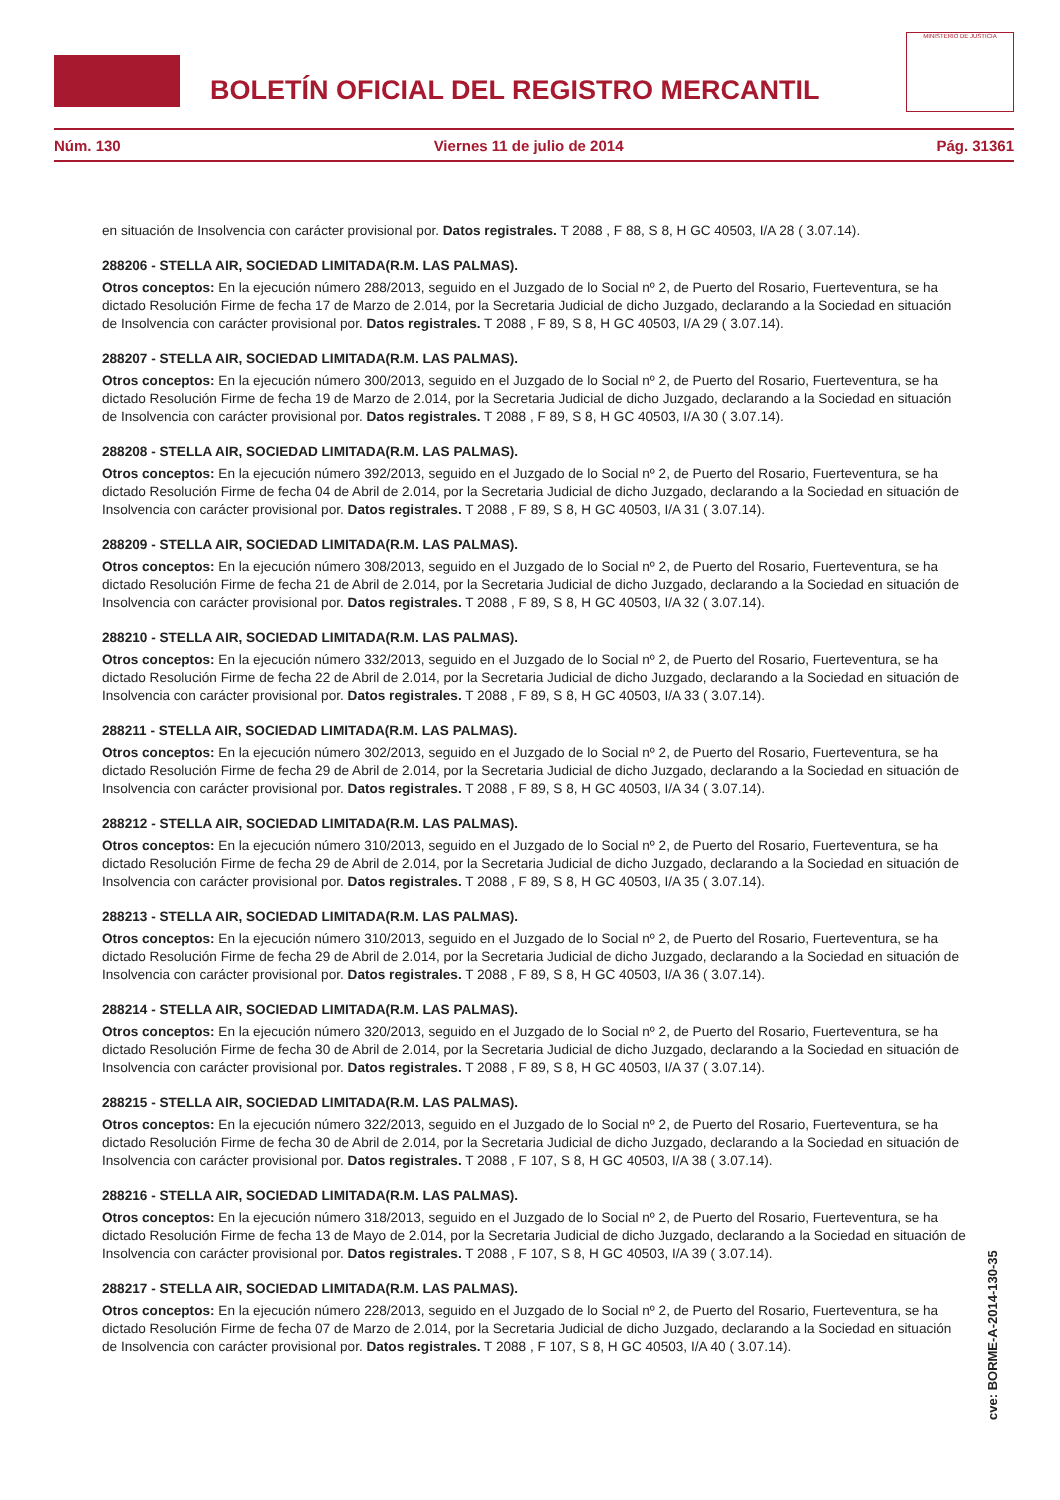BOLETÍN OFICIAL DEL REGISTRO MERCANTIL
MINISTERIO DE JUSTICIA
Núm. 130 Viernes 11 de julio de 2014 Pág. 31361
en situación de Insolvencia con carácter provisional por. Datos registrales. T 2088 , F 88, S 8, H GC 40503, I/A 28 ( 3.07.14).
288206 - STELLA AIR, SOCIEDAD LIMITADA(R.M. LAS PALMAS).
Otros conceptos: En la ejecución número 288/2013, seguido en el Juzgado de lo Social nº 2, de Puerto del Rosario, Fuerteventura, se ha dictado Resolución Firme de fecha 17 de Marzo de 2.014, por la Secretaria Judicial de dicho Juzgado, declarando a la Sociedad en situación de Insolvencia con carácter provisional por. Datos registrales. T 2088 , F 89, S 8, H GC 40503, I/A 29 ( 3.07.14).
288207 - STELLA AIR, SOCIEDAD LIMITADA(R.M. LAS PALMAS).
Otros conceptos: En la ejecución número 300/2013, seguido en el Juzgado de lo Social nº 2, de Puerto del Rosario, Fuerteventura, se ha dictado Resolución Firme de fecha 19 de Marzo de 2.014, por la Secretaria Judicial de dicho Juzgado, declarando a la Sociedad en situación de Insolvencia con carácter provisional por. Datos registrales. T 2088 , F 89, S 8, H GC 40503, I/A 30 ( 3.07.14).
288208 - STELLA AIR, SOCIEDAD LIMITADA(R.M. LAS PALMAS).
Otros conceptos: En la ejecución número 392/2013, seguido en el Juzgado de lo Social nº 2, de Puerto del Rosario, Fuerteventura, se ha dictado Resolución Firme de fecha 04 de Abril de 2.014, por la Secretaria Judicial de dicho Juzgado, declarando a la Sociedad en situación de Insolvencia con carácter provisional por. Datos registrales. T 2088 , F 89, S 8, H GC 40503, I/A 31 ( 3.07.14).
288209 - STELLA AIR, SOCIEDAD LIMITADA(R.M. LAS PALMAS).
Otros conceptos: En la ejecución número 308/2013, seguido en el Juzgado de lo Social nº 2, de Puerto del Rosario, Fuerteventura, se ha dictado Resolución Firme de fecha 21 de Abril de 2.014, por la Secretaria Judicial de dicho Juzgado, declarando a la Sociedad en situación de Insolvencia con carácter provisional por. Datos registrales. T 2088 , F 89, S 8, H GC 40503, I/A 32 ( 3.07.14).
288210 - STELLA AIR, SOCIEDAD LIMITADA(R.M. LAS PALMAS).
Otros conceptos: En la ejecución número 332/2013, seguido en el Juzgado de lo Social nº 2, de Puerto del Rosario, Fuerteventura, se ha dictado Resolución Firme de fecha 22 de Abril de 2.014, por la Secretaria Judicial de dicho Juzgado, declarando a la Sociedad en situación de Insolvencia con carácter provisional por. Datos registrales. T 2088 , F 89, S 8, H GC 40503, I/A 33 ( 3.07.14).
288211 - STELLA AIR, SOCIEDAD LIMITADA(R.M. LAS PALMAS).
Otros conceptos: En la ejecución número 302/2013, seguido en el Juzgado de lo Social nº 2, de Puerto del Rosario, Fuerteventura, se ha dictado Resolución Firme de fecha 29 de Abril de 2.014, por la Secretaria Judicial de dicho Juzgado, declarando a la Sociedad en situación de Insolvencia con carácter provisional por. Datos registrales. T 2088 , F 89, S 8, H GC 40503, I/A 34 ( 3.07.14).
288212 - STELLA AIR, SOCIEDAD LIMITADA(R.M. LAS PALMAS).
Otros conceptos: En la ejecución número 310/2013, seguido en el Juzgado de lo Social nº 2, de Puerto del Rosario, Fuerteventura, se ha dictado Resolución Firme de fecha 29 de Abril de 2.014, por la Secretaria Judicial de dicho Juzgado, declarando a la Sociedad en situación de Insolvencia con carácter provisional por. Datos registrales. T 2088 , F 89, S 8, H GC 40503, I/A 35 ( 3.07.14).
288213 - STELLA AIR, SOCIEDAD LIMITADA(R.M. LAS PALMAS).
Otros conceptos: En la ejecución número 310/2013, seguido en el Juzgado de lo Social nº 2, de Puerto del Rosario, Fuerteventura, se ha dictado Resolución Firme de fecha 29 de Abril de 2.014, por la Secretaria Judicial de dicho Juzgado, declarando a la Sociedad en situación de Insolvencia con carácter provisional por. Datos registrales. T 2088 , F 89, S 8, H GC 40503, I/A 36 ( 3.07.14).
288214 - STELLA AIR, SOCIEDAD LIMITADA(R.M. LAS PALMAS).
Otros conceptos: En la ejecución número 320/2013, seguido en el Juzgado de lo Social nº 2, de Puerto del Rosario, Fuerteventura, se ha dictado Resolución Firme de fecha 30 de Abril de 2.014, por la Secretaria Judicial de dicho Juzgado, declarando a la Sociedad en situación de Insolvencia con carácter provisional por. Datos registrales. T 2088 , F 89, S 8, H GC 40503, I/A 37 ( 3.07.14).
288215 - STELLA AIR, SOCIEDAD LIMITADA(R.M. LAS PALMAS).
Otros conceptos: En la ejecución número 322/2013, seguido en el Juzgado de lo Social nº 2, de Puerto del Rosario, Fuerteventura, se ha dictado Resolución Firme de fecha 30 de Abril de 2.014, por la Secretaria Judicial de dicho Juzgado, declarando a la Sociedad en situación de Insolvencia con carácter provisional por. Datos registrales. T 2088 , F 107, S 8, H GC 40503, I/A 38 ( 3.07.14).
288216 - STELLA AIR, SOCIEDAD LIMITADA(R.M. LAS PALMAS).
Otros conceptos: En la ejecución número 318/2013, seguido en el Juzgado de lo Social nº 2, de Puerto del Rosario, Fuerteventura, se ha dictado Resolución Firme de fecha 13 de Mayo de 2.014, por la Secretaria Judicial de dicho Juzgado, declarando a la Sociedad en situación de Insolvencia con carácter provisional por. Datos registrales. T 2088 , F 107, S 8, H GC 40503, I/A 39 ( 3.07.14).
288217 - STELLA AIR, SOCIEDAD LIMITADA(R.M. LAS PALMAS).
Otros conceptos: En la ejecución número 228/2013, seguido en el Juzgado de lo Social nº 2, de Puerto del Rosario, Fuerteventura, se ha dictado Resolución Firme de fecha 07 de Marzo de 2.014, por la Secretaria Judicial de dicho Juzgado, declarando a la Sociedad en situación de Insolvencia con carácter provisional por. Datos registrales. T 2088 , F 107, S 8, H GC 40503, I/A 40 ( 3.07.14).
cve: BORME-A-2014-130-35